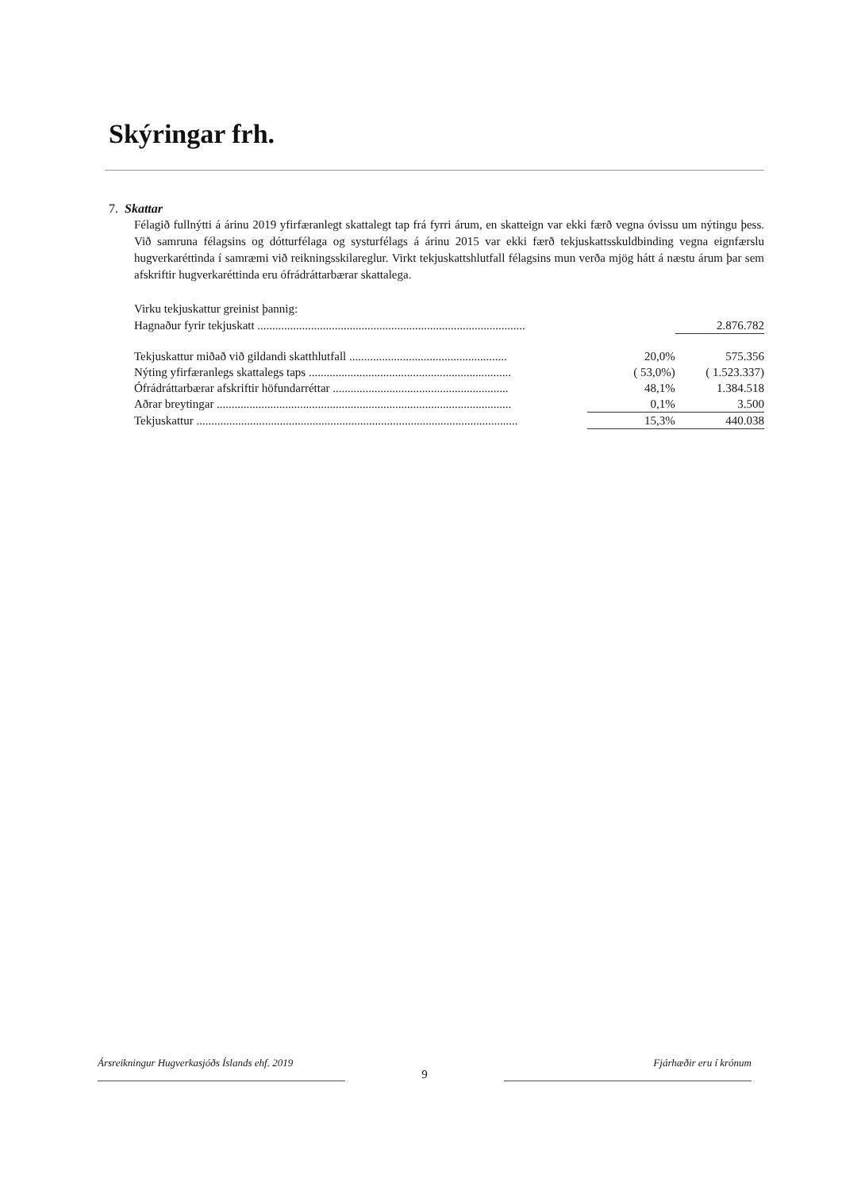Skýringar frh.
7. Skattar
Félagið fullnýtti á árinu 2019 yfirfæranlegt skattalegt tap frá fyrri árum, en skatteign var ekki færð vegna óvissu um nýtingu þess. Við samruna félagsins og dótturfélaga og systurfélags á árinu 2015 var ekki færð tekjuskattsskuldbinding vegna eignfærslu hugverkaréttinda í samræmi við reikningsskilareglur. Virkt tekjuskattshlutfall félagsins mun verða mjög hátt á næstu árum þar sem afskriftir hugverkaréttinda eru ófrádráttarbærar skattalega.
Virku tekjuskattur greinist þannig:
| Hagnaður fyrir tekjuskatt .......................................................................................... | | 2.876.782 |
| Tekjuskattur miðað við gildandi skatthlutfall ..................................................... | 20,0% | 575.356 |
| Nýting yfirfæranlegs skattalegs taps .................................................................... | ( 53,0%) | ( 1.523.337) |
| Ófrádráttarbærar afskriftir höfundarréttar ........................................................... | 48,1% | 1.384.518 |
| Aðrar breytingar ................................................................................................... | 0,1% | 3.500 |
| Tekjuskattur ............................................................................................................ | 15,3% | 440.038 |
Ársreikningur Hugverkasjóðs Íslands ehf. 2019
9
Fjárhæðir eru í krónum